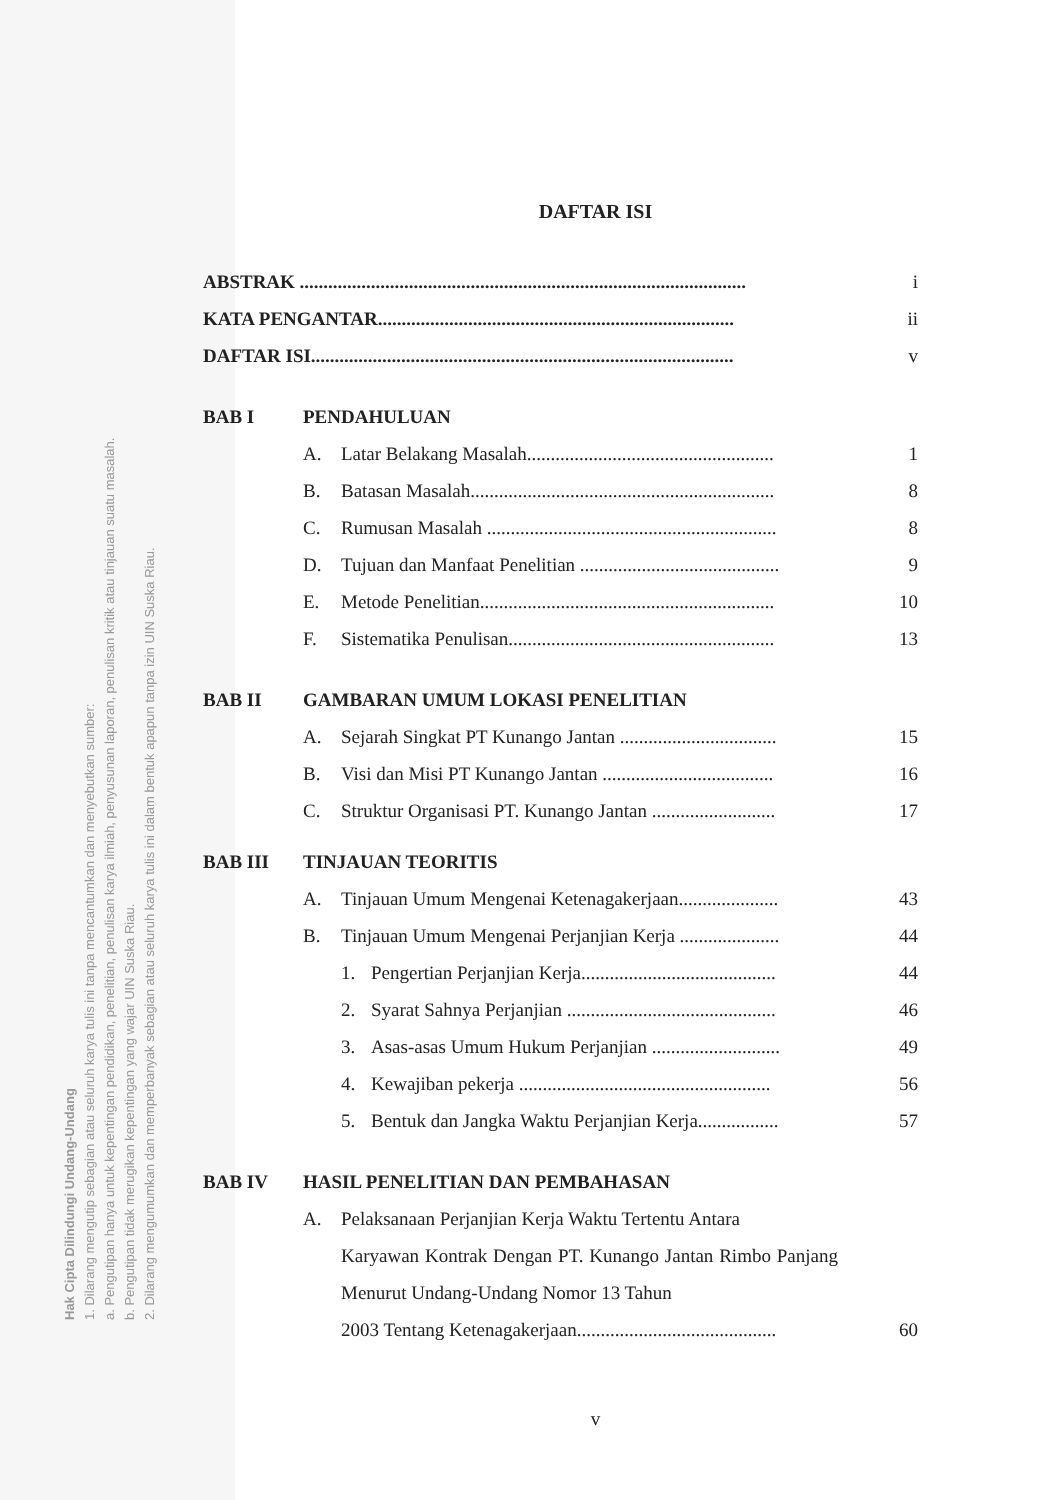Hak Cipta Dilindungi Undang-Undang
1. Dilarang mengutip sebagian atau seluruh karya tulis ini tanpa mencantumkan dan menyebutkan sumber:
a. Pengutipan hanya untuk kepentingan pendidikan, penelitian, penulisan karya ilmiah, penyusunan laporan, penulisan kritik atau tinjauan suatu masalah.
b. Pengutipan tidak merugikan kepentingan yang wajar UIN Suska Riau.
2. Dilarang mengumumkan dan memperbanyak sebagian atau seluruh karya tulis ini dalam bentuk apapun tanpa izin UIN Suska Riau.
DAFTAR ISI
ABSTRAK .............................................................................................. i
KATA PENGANTAR........................................................................... ii
DAFTAR ISI......................................................................................... v
BAB I PENDAHULUAN
A. Latar Belakang Masalah.................................................... 1
B. Batasan Masalah................................................................ 8
C. Rumusan Masalah ............................................................. 8
D. Tujuan dan Manfaat Penelitian .......................................... 9
E. Metode Penelitian.............................................................. 10
F. Sistematika Penulisan........................................................ 13
BAB II GAMBARAN UMUM LOKASI PENELITIAN
A. Sejarah Singkat PT Kunango Jantan ................................. 15
B. Visi dan Misi PT Kunango Jantan .................................... 16
C. Struktur Organisasi PT. Kunango Jantan .......................... 17
BAB III TINJAUAN TEORITIS
A. Tinjauan Umum Mengenai Ketenagakerjaan..................... 43
B. Tinjauan Umum Mengenai Perjanjian Kerja ..................... 44
1. Pengertian Perjanjian Kerja......................................... 44
2. Syarat Sahnya Perjanjian ............................................ 46
3. Asas-asas Umum Hukum Perjanjian ........................... 49
4. Kewajiban pekerja ..................................................... 56
5. Bentuk dan Jangka Waktu Perjanjian Kerja................. 57
BAB IV HASIL PENELITIAN DAN PEMBAHASAN
A. Pelaksanaan Perjanjian Kerja Waktu Tertentu Antara
Karyawan Kontrak Dengan PT. Kunango Jantan Rimbo Panjang Menurut Undang-Undang Nomor 13 Tahun
2003 Tentang Ketenagakerjaan.......................................... 60
v